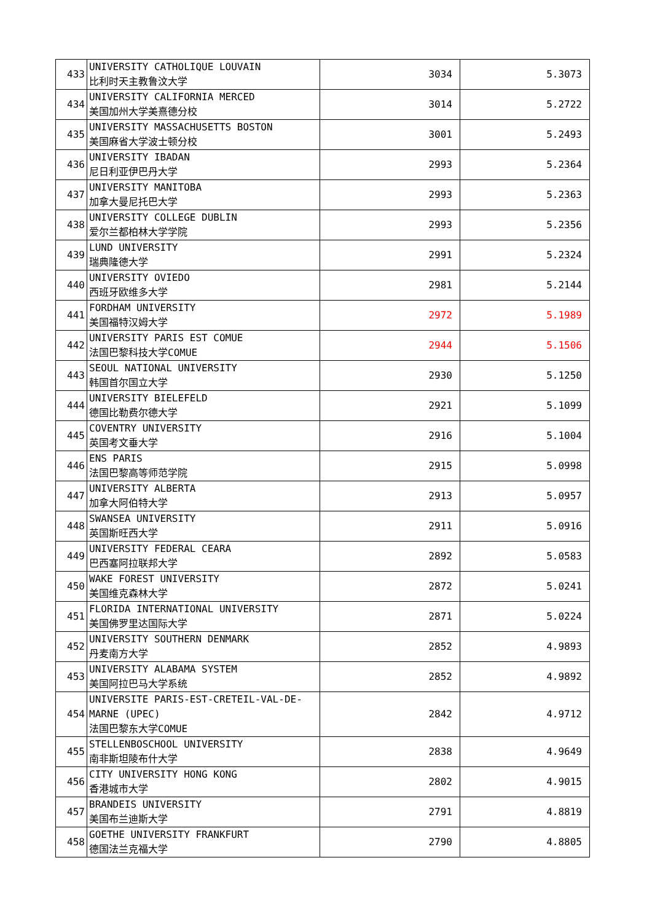| 433 | UNIVERSITY CATHOLIQUE LOUVAIN 比利时天主教鲁汶大学 | 3034 | 5.3073 |
| 434 | UNIVERSITY CALIFORNIA MERCED 美国加州大学美熹德分校 | 3014 | 5.2722 |
| 435 | UNIVERSITY MASSACHUSETTS BOSTON 美国麻省大学波士顿分校 | 3001 | 5.2493 |
| 436 | UNIVERSITY IBADAN 尼日利亚伊巴丹大学 | 2993 | 5.2364 |
| 437 | UNIVERSITY MANITOBA 加拿大曼尼托巴大学 | 2993 | 5.2363 |
| 438 | UNIVERSITY COLLEGE DUBLIN 爱尔兰都柏林大学学院 | 2993 | 5.2356 |
| 439 | LUND UNIVERSITY 瑞典隆德大学 | 2991 | 5.2324 |
| 440 | UNIVERSITY OVIEDO 西班牙欧维多大学 | 2981 | 5.2144 |
| 441 | FORDHAM UNIVERSITY 美国福特汉姆大学 | 2972 | 5.1989 |
| 442 | UNIVERSITY PARIS EST COMUE 法国巴黎科技大学COMUE | 2944 | 5.1506 |
| 443 | SEOUL NATIONAL UNIVERSITY 韩国首尔国立大学 | 2930 | 5.1250 |
| 444 | UNIVERSITY BIELEFELD 德国比勒费尔德大学 | 2921 | 5.1099 |
| 445 | COVENTRY UNIVERSITY 英国考文垂大学 | 2916 | 5.1004 |
| 446 | ENS PARIS 法国巴黎高等师范学院 | 2915 | 5.0998 |
| 447 | UNIVERSITY ALBERTA 加拿大阿伯特大学 | 2913 | 5.0957 |
| 448 | SWANSEA UNIVERSITY 英国斯旺西大学 | 2911 | 5.0916 |
| 449 | UNIVERSITY FEDERAL CEARA 巴西塞阿拉联邦大学 | 2892 | 5.0583 |
| 450 | WAKE FOREST UNIVERSITY 美国维克森林大学 | 2872 | 5.0241 |
| 451 | FLORIDA INTERNATIONAL UNIVERSITY 美国佛罗里达国际大学 | 2871 | 5.0224 |
| 452 | UNIVERSITY SOUTHERN DENMARK 丹麦南方大学 | 2852 | 4.9893 |
| 453 | UNIVERSITY ALABAMA SYSTEM 美国阿拉巴马大学系统 | 2852 | 4.9892 |
| 454 | UNIVERSITE PARIS-EST-CRETEIL-VAL-DE-MARNE (UPEC) 法国巴黎东大学COMUE | 2842 | 4.9712 |
| 455 | STELLENBOSCHOOL UNIVERSITY 南非斯坦陵布什大学 | 2838 | 4.9649 |
| 456 | CITY UNIVERSITY HONG KONG 香港城市大学 | 2802 | 4.9015 |
| 457 | BRANDEIS UNIVERSITY 美国布兰迪斯大学 | 2791 | 4.8819 |
| 458 | GOETHE UNIVERSITY FRANKFURT 德国法兰克福大学 | 2790 | 4.8805 |